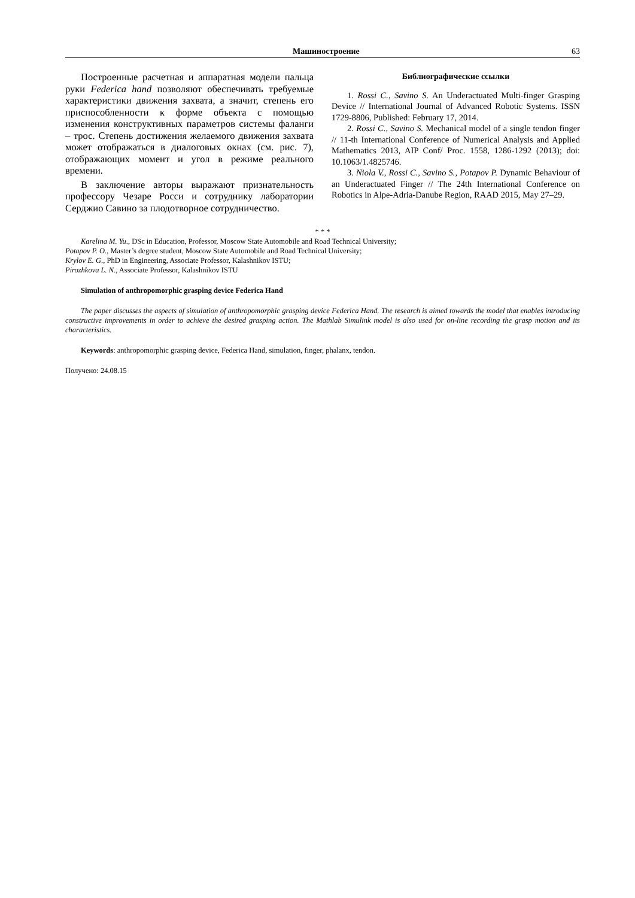Машиностроение 63
Построенные расчетная и аппаратная модели пальца руки Federica hand позволяют обеспечивать требуемые характеристики движения захвата, а значит, степень его приспособленности к форме объекта с помощью изменения конструктивных параметров системы фаланги – трос. Степень достижения желаемого движения захвата может отображаться в диалоговых окнах (см. рис. 7), отображающих момент и угол в режиме реального времени.
В заключение авторы выражают признательность профессору Чезаре Росси и сотруднику лаборатории Серджио Савино за плодотворное сотрудничество.
Библиографические ссылки
1. Rossi C., Savino S. An Underactuated Multi-finger Grasping Device // International Journal of Advanced Robotic Systems. ISSN 1729-8806, Published: February 17, 2014.
2. Rossi C., Savino S. Mechanical model of a single tendon finger // 11-th International Conference of Numerical Analysis and Applied Mathematics 2013, AIP Conf/ Proc. 1558, 1286-1292 (2013); doi: 10.1063/1.4825746.
3. Niola V., Rossi C., Savino S., Potapov P. Dynamic Behaviour of an Underactuated Finger // The 24th International Conference on Robotics in Alpe-Adria-Danube Region, RAAD 2015, May 27–29.
* * *
Karelina M. Yu., DSc in Education, Professor, Moscow State Automobile and Road Technical University;
Potapov P. O., Master’s degree student, Moscow State Automobile and Road Technical University;
Krylov E. G., PhD in Engineering, Associate Professor, Kalashnikov ISTU;
Pirozhkova L. N., Associate Professor, Kalashnikov ISTU
Simulation of anthropomorphic grasping device Federica Hand
The paper discusses the aspects of simulation of anthropomorphic grasping device Federica Hand. The research is aimed towards the model that enables introducing constructive improvements in order to achieve the desired grasping action. The Mathlab Simulink model is also used for on-line recording the grasp motion and its characteristics.
Keywords: anthropomorphic grasping device, Federica Hand, simulation, finger, phalanx, tendon.
Получено: 24.08.15